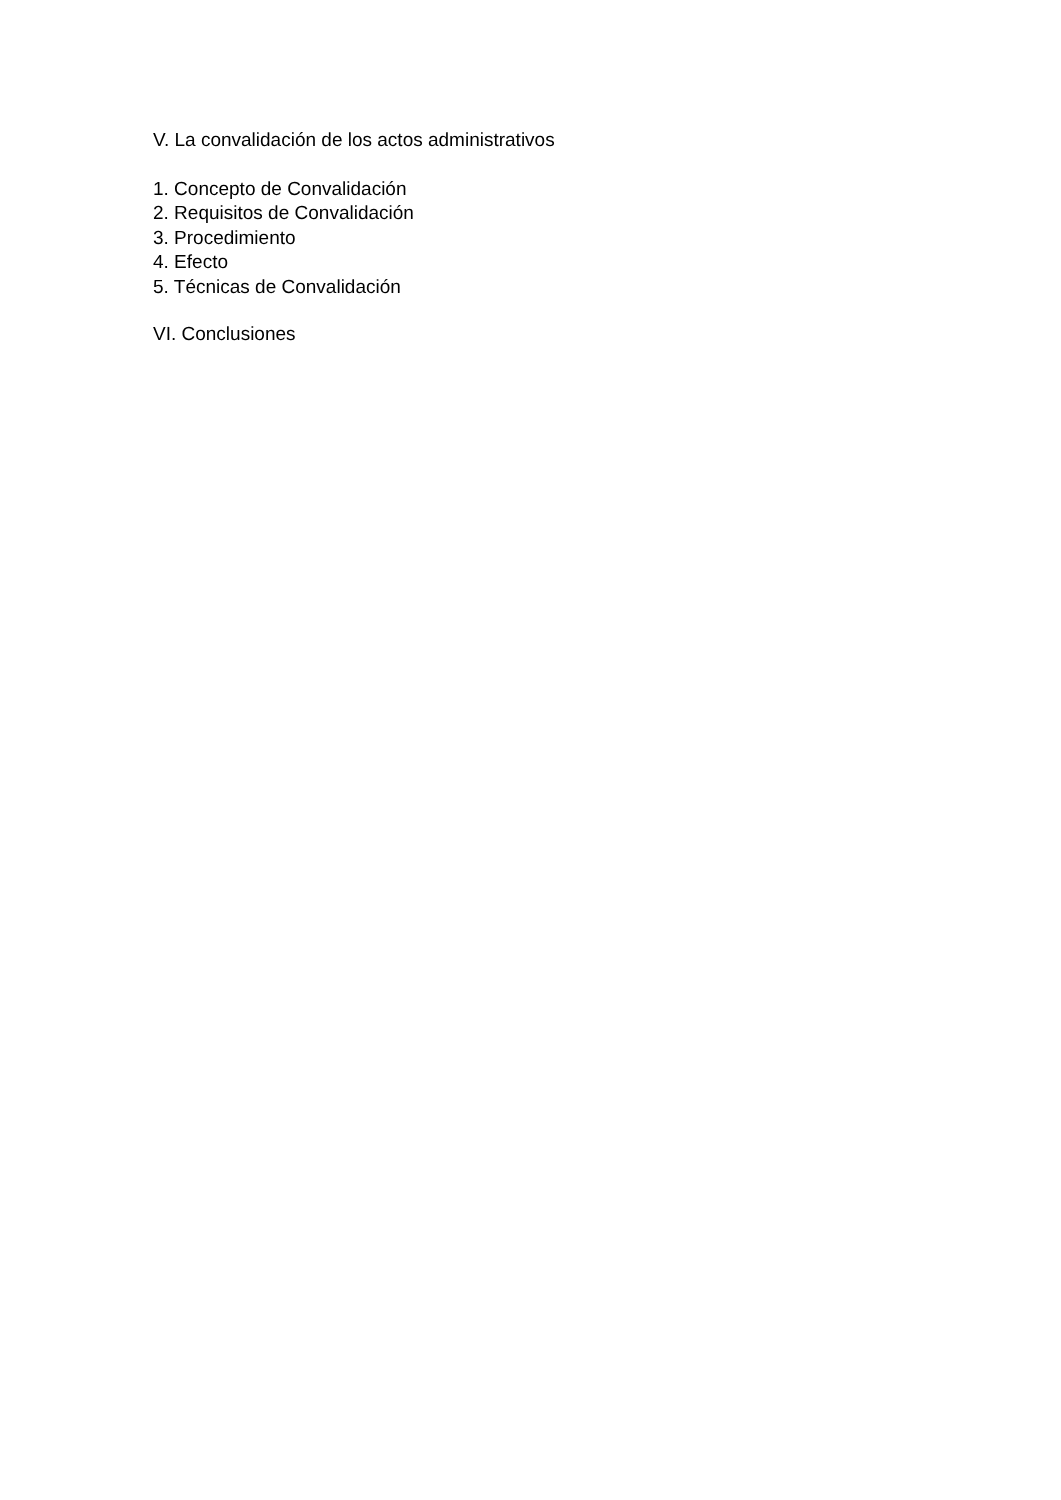V. La convalidación de los actos administrativos
1. Concepto de Convalidación
2. Requisitos de Convalidación
3. Procedimiento
4. Efecto
5. Técnicas de Convalidación
VI. Conclusiones